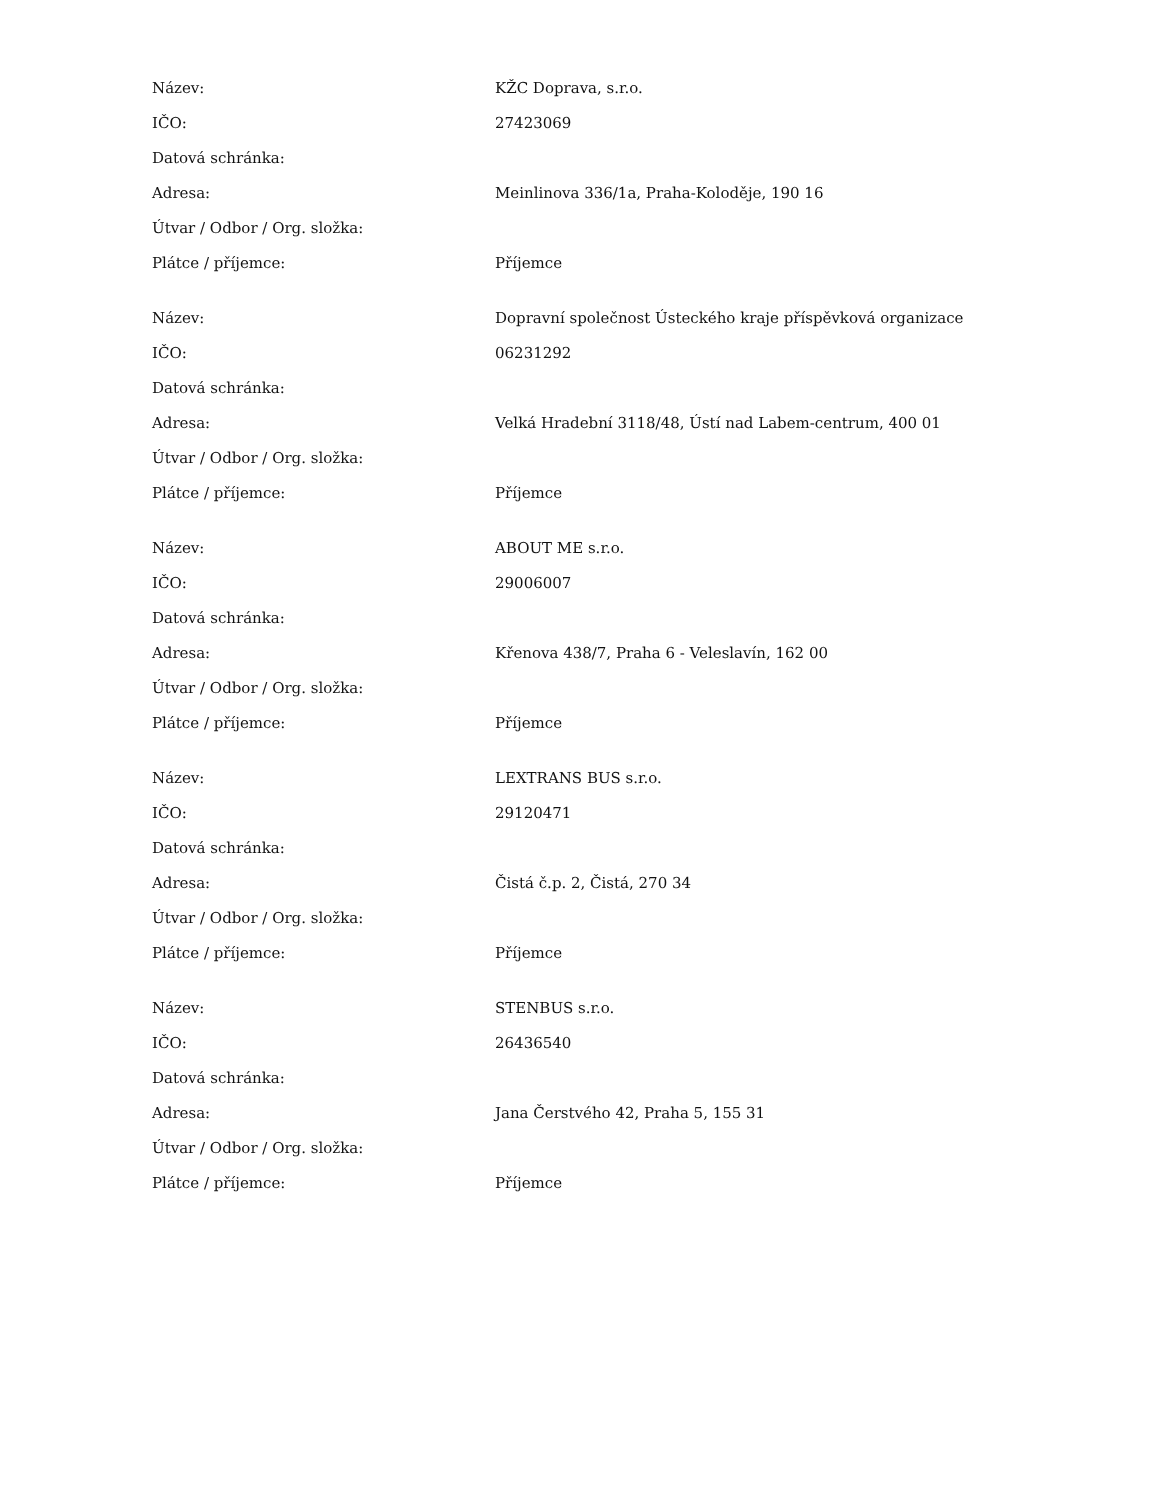| Název: | KŽC Doprava, s.r.o. |
| IČO: | 27423069 |
| Datová schránka: | |
| Adresa: | Meinlinova 336/1a, Praha-Koloděje, 190 16 |
| Útvar / Odbor / Org. složka: | |
| Plátce / příjemce: | Příjemce |
| Název: | Dopravní společnost Ústeckého kraje příspěvková organizace |
| IČO: | 06231292 |
| Datová schránka: | |
| Adresa: | Velká Hradební 3118/48, Ústí nad Labem-centrum, 400 01 |
| Útvar / Odbor / Org. složka: | |
| Plátce / příjemce: | Příjemce |
| Název: | ABOUT ME s.r.o. |
| IČO: | 29006007 |
| Datová schránka: | |
| Adresa: | Křenova 438/7, Praha 6 - Veleslavín, 162 00 |
| Útvar / Odbor / Org. složka: | |
| Plátce / příjemce: | Příjemce |
| Název: | LEXTRANS BUS s.r.o. |
| IČO: | 29120471 |
| Datová schránka: | |
| Adresa: | Čistá č.p. 2, Čistá, 270 34 |
| Útvar / Odbor / Org. složka: | |
| Plátce / příjemce: | Příjemce |
| Název: | STENBUS s.r.o. |
| IČO: | 26436540 |
| Datová schránka: | |
| Adresa: | Jana Čerstvého 42, Praha 5, 155 31 |
| Útvar / Odbor / Org. složka: | |
| Plátce / příjemce: | Příjemce |